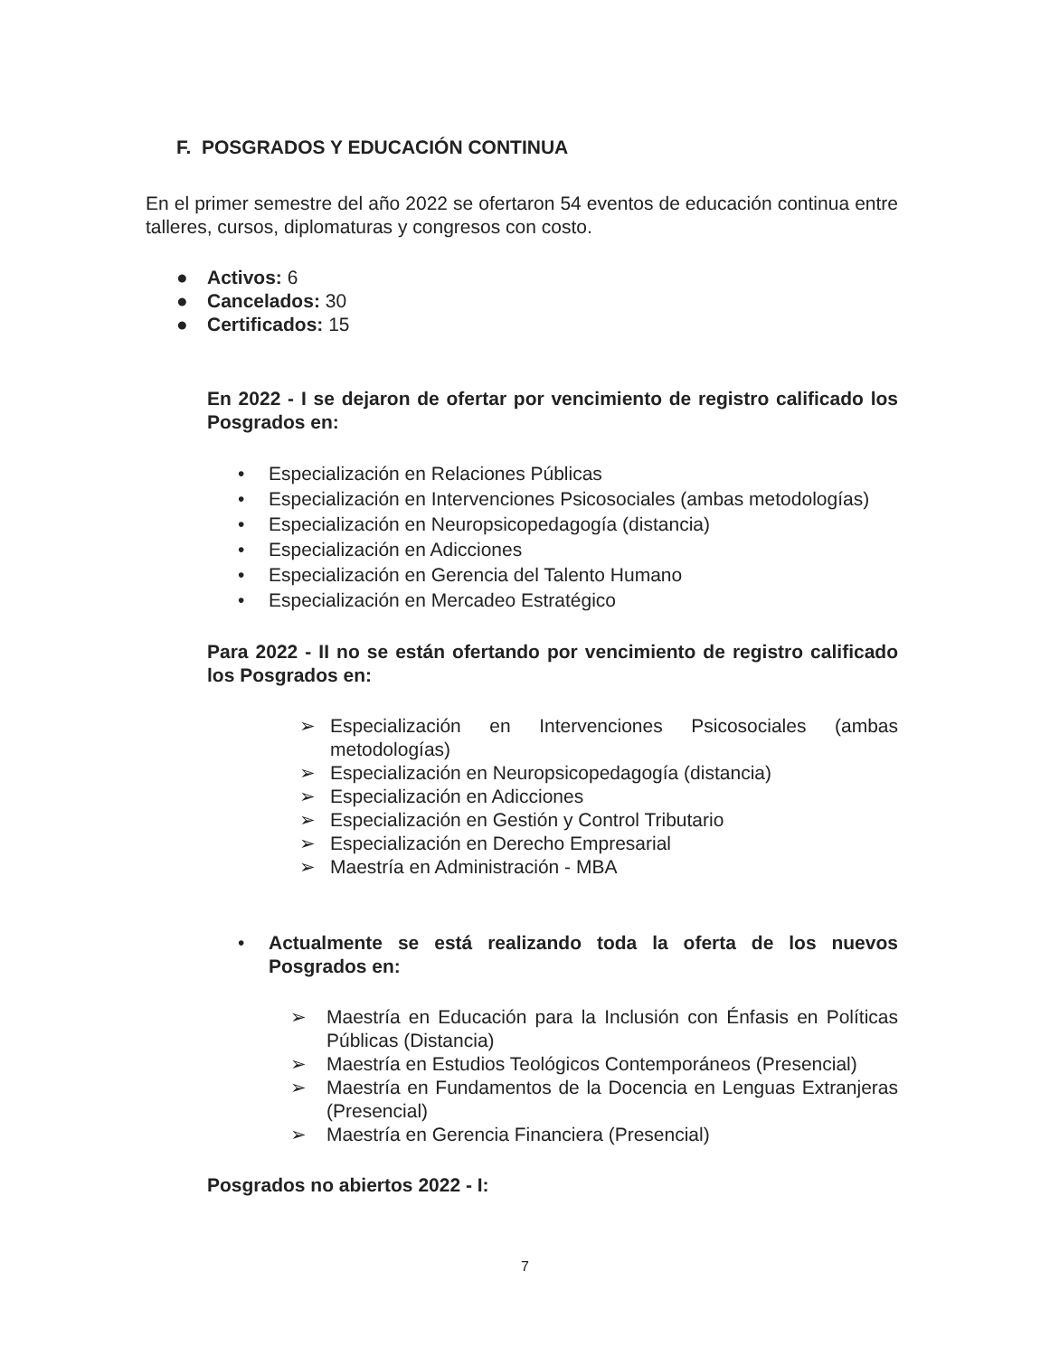F. POSGRADOS Y EDUCACIÓN CONTINUA
En el primer semestre del año 2022 se ofertaron 54 eventos de educación continua entre talleres, cursos, diplomaturas y congresos con costo.
● Activos: 6
● Cancelados: 30
● Certificados: 15
En 2022 - I se dejaron de ofertar por vencimiento de registro calificado los Posgrados en:
• Especialización en Relaciones Públicas
• Especialización en Intervenciones Psicosociales (ambas metodologías)
• Especialización en Neuropsicopedagogía (distancia)
• Especialización en Adicciones
• Especialización en Gerencia del Talento Humano
• Especialización en Mercadeo Estratégico
Para 2022 - II no se están ofertando por vencimiento de registro calificado los Posgrados en:
➢ Especialización en Intervenciones Psicosociales (ambas metodologías)
➢ Especialización en Neuropsicopedagogía (distancia)
➢ Especialización en Adicciones
➢ Especialización en Gestión y Control Tributario
➢ Especialización en Derecho Empresarial
➢ Maestría en Administración - MBA
• Actualmente se está realizando toda la oferta de los nuevos Posgrados en:
➢ Maestría en Educación para la Inclusión con Énfasis en Políticas Públicas (Distancia)
➢ Maestría en Estudios Teológicos Contemporáneos (Presencial)
➢ Maestría en Fundamentos de la Docencia en Lenguas Extranjeras (Presencial)
➢ Maestría en Gerencia Financiera (Presencial)
Posgrados no abiertos 2022 - I:
7